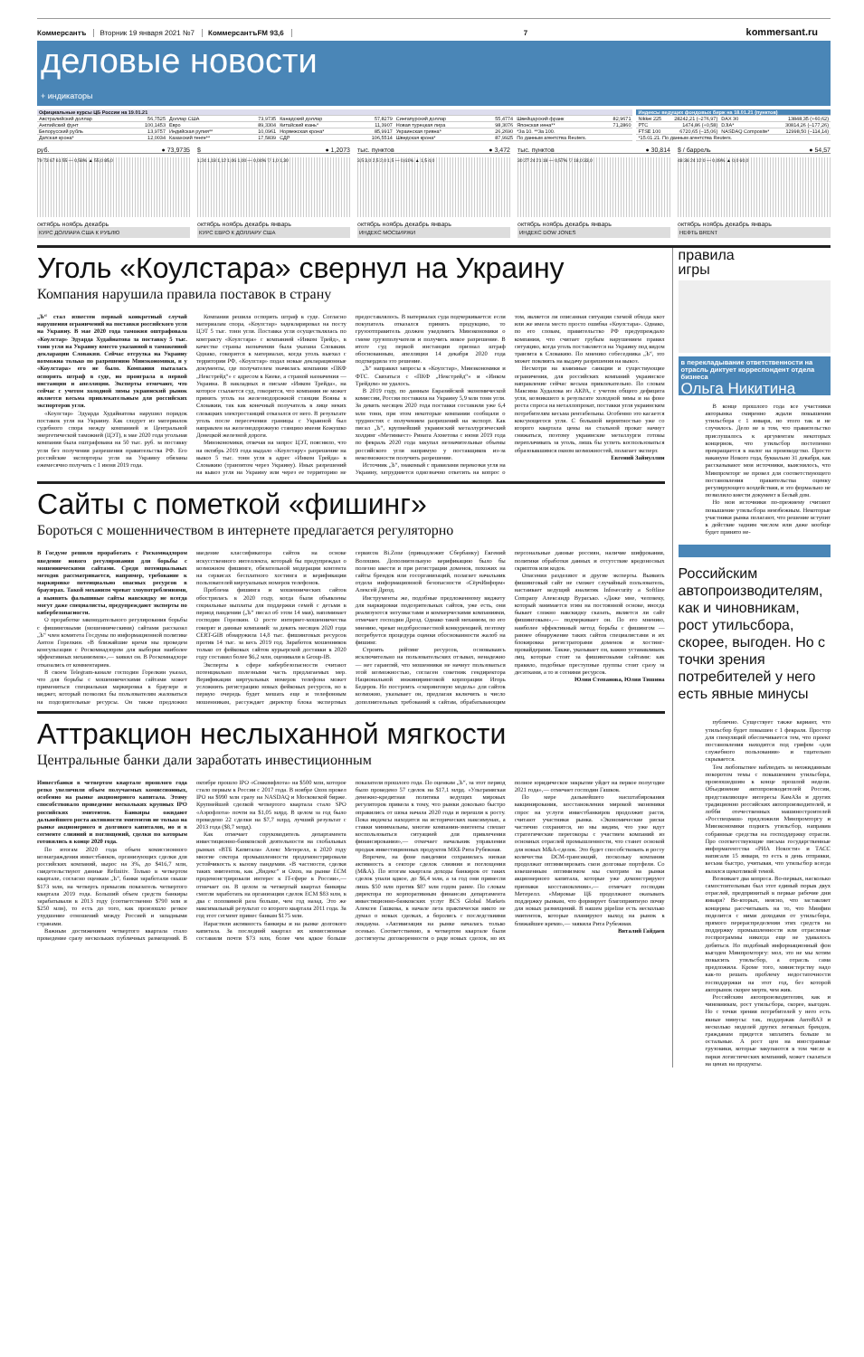Коммерсантъ
Вторник 19 января 2021 №7
КоммерсантъFM 93,6
7
kommersant.ru
деловые новости
+ индикаторы
| Официальные курсы ЦБ России на 19.01.21 | | | | | | | | | |
| --- | --- | --- | --- | --- | --- | --- | --- | --- | --- |
| Австралийский доллар | 56,7525 | Доллар США | 73,9735 | Канадский доллар | 57,8279 | Сингапурский доллар | 55,4774 | Швейцарский франк | 82,9671 |
| Английский фунт | 100,1453 | Евро | 89,3304 | Китайский юань* | 11,3907 | Новая турецкая лира | 98,3076 | Японская иена** | 71,2860 |
| Белорусский рубль | 13,9757 | Индийская рупия** | 10,0961 | Норвежская крона* | 85,9917 | Украинская гривна* | 26,2690 | *За 10. **За 100. | |
| Датская крона* | 12,0034 | Казахский тенге** | 17,5839 | СДР | 106,5514 | Шведская крона* | 87,9925 | По данным агентства Reuters. | |
| Индексы ведущих фондовых бирж на 18.01.21 (пунктов) | | | |
| --- | --- | --- | --- |
| Nikkei 225 | 28242,21 (–276,97) | DAX 30 | 13848,35 (+60,62) |
| РТС | 1474,86 (+0,58) | DJIA* | 30814,26 (–177,26) |
| FTSE 100 | 6720,65 (–15,06) | NASDAQ Composite* | 12998,50 (–114,14) |
| *15.01.21. По данным агентства Reuters. | | | |
руб. ● 73,9735
79 73 67 61 55 — 0,58% ▲ 55,0 85,0
октябрь ноябрь декабрь
КУРС ДОЛЛАРА США К РУБЛЮ
$ ● 1,2073
1,24 1,18 1,12 1,06 1,00 — 0,04% ▽ 1,0 1,30
октябрь ноябрь декабрь январь
КУРС ЕВРО К ДОЛЛАРУ США
тыс. пунктов ● 3,472
3,5 3,0 2,5 2,0 1,5 — 0,61% ▲ 1,5 4,0
октябрь ноябрь декабрь январь
ИНДЕКС МОСБИРЖИ
тыс. пунктов ● 30,814
30 27 24 21 18 — 0,57% ▽ 18,0 33,0
октябрь ноябрь декабрь январь
ИНДЕКС DOW JONES
$ / баррель ● 54,57
48 36 24 12 0 — 0,09% ▲ 0,0 60,0
октябрь ноябрь декабрь январь
НЕФТЬ BRENT
Уголь «Коулстара» свернул на Украину
Компания нарушила правила поставок в страну
„Ъ“ стал известен первый конкретный случай нарушения ограничений на поставки российского угля на Украину. В мае 2020 года таможня оштрафовала «Коулстар» Эдуарда Худайнатова за поставку 5 тыс. тонн угля на Украину вместо указанной в таможенной декларации Словакии. Сейчас отгрузка на Украину возможна только по разрешению Минэкономики, и у «Коулстара» его не было. Компания пыталась оспорить штраф в суде, но проиграла в первой инстанции и апелляции. Эксперты отмечают, что сейчас с учетом холодной зимы украинский рынок является весьма привлекательным для российских экспортеров угля.
«Коулстар» Эдуарда Худайнатова нарушил порядок поставок угля на Украину. Как следует из материалов судебного спора между компанией и Центральной энергетической таможней (ЦЭТ), в мае 2020 года угольная компания была оштрафована на 50 тыс. руб. за поставку угля без получения разрешения правительства РФ. Его российские экспортеры угля на Украину обязаны ежемесячно получать с 1 июня 2019 года.
Компания решила оспорить штраф в суде. Согласно материалам спора, «Коулстар» задекларировал на посту ЦЭТ 5 тыс. тонн угля. Поставка угля осуществлялась по контракту «Коулстара» с компанией «Инком Трейд», в качестве страны назначения была указана Словакия. Однако, говорится в материалах, когда уголь выехал с территории РФ, «Коулстар» подал новые декларационные документы, где получателем значилась компания «ПКФ „Некстрейд“» с адресом в Киеве, а страной назначения — Украина. В накладных и письме «Инком Трейда», на которое ссылается суд, говорится, что компания не может принять уголь на железнодорожной станции Вояны в Словакии, так как конечный получатель в лице неких словацких электростанций отказался от него. В результате уголь после пересечения границы с Украиной был направлен на железнодорожную станцию имени Кожушко Донецкой железной дороги.
Минэкономики, отвечая на запрос ЦЭТ, пояснило, что на октябрь 2019 года выдало «Коулстару» разрешение на вывоз 5 тыс. тонн угля в адрес «Инком Трейда» в Словакию (транзитом через Украину). Иных разрешений на вывоз угля на Украину или через ее территорию не предоставлялось. В материалах суда подчеркивается: если покупатель отказался принять продукцию, то грузоотправитель должен уведомить Минэкономики о смене грузополучателя и получить новое разрешение. В итоге суд первой инстанции признал штраф обоснованным, апелляция 14 декабря 2020 года подтвердила это решение.
„Ъ“ направил запросы в «Коулстар», Минэкономики и ФТС. Связаться с «ПКФ „Некстрейд“» и «Инком Трейдом» не удалось.
В 2019 году, по данным Евразийской экономической комиссии, Россия поставила на Украину 5,9 млн тонн угля. За девять месяцев 2020 года поставки составили уже 6,4 млн тонн, при этом некоторые компании сообщали о трудностях с получением разрешений на экспорт. Как писал „Ъ“, крупнейший украинский металлургический холдинг «Метинвест» Рината Ахметова с июня 2019 года по февраль 2020 года закупал незначительные объемы российского угля напрямую у поставщиков из-за невозможности получить разрешение.
Источник „Ъ“, знакомый с правилами перевозки угля на Украину, затрудняется однозначно ответить на вопрос о том, является ли описанная ситуация схемой обхода квот или же имела место просто ошибка «Коулстара». Однако, по его словам, правительство РФ предупреждало компании, что считает грубым нарушением правил ситуацию, когда уголь поставляется на Украину под видом транзита в Словакию. По мнению собеседника „Ъ“, это может повлиять на выдачу разрешения на вывоз.
Несмотря на взаимные санкции и существующие ограничения, для российских компаний украинское направление сейчас весьма привлекательно. По словам Максима Худалова из АКРА, с учетом общего дефицита угля, возникшего в результате холодной зимы и на фоне роста спроса на металлопрокат, поставки угля украинским потребителям весьма рентабельны. Особенно это касается коксующегося угля. С большой вероятностью уже со второго квартала цены на стальной прокат начнут снижаться, поэтому украинские металлурги готовы переплачивать за уголь, лишь бы успеть воспользоваться образовавшимся окном возможностей, полагает эксперт.
Евгений Зайнуллин
Сайты с пометкой «фишинг»
Бороться с мошенничеством в интернете предлагается регуляторно
В Госдуме решили проработать с Роскомнадзором введение нового регулирования для борьбы с мошенническими сайтами. Среди потенциальных методов рассматривается, например, требование к маркировке потенциально опасных ресурсов в браузерах. Такой механизм чреват злоупотреблениями, а выявить фальшивые сайты навскидку не всегда могут даже специалисты, предупреждают эксперты по кибербезопасности.
О проработке законодательного регулирования борьбы с фишинговыми (мошенническими) сайтами рассказал „Ъ“ член комитета Госдумы по информационной политике Антон Горелкин. «В ближайшие время мы проведем консультации с Роскомнадзором для выборки наиболее эффективных механизмов»,— заявил он. В Роскомнадзоре отказались от комментариев.
В своем Telegram-канале господин Горелкин указал, что для борьбы с мошенническими сайтами может применяться специальная маркировка в браузере и виджет, который позволил бы пользователям жаловаться на подозрительные ресурсы. Он также предложил введение классификатора сайтов на основе искусственного интеллекта, который бы предупреждал о возможном фишинге, обязательной модерации контента на сервисах бесплатного хостинга и верификации пользователей виртуальных номеров телефонов.
Проблема фишинга и мошеннических сайтов обострилась в 2020 году, когда были объявлены социальные выплаты для поддержки семей с детьми в период пандемии („Ъ“ писал об этом 14 мая), напоминает господин Горелкин. О росте интернет-мошенничества говорят и данные компаний: за девять месяцев 2020 года CERT-GIB обнаружила 14,8 тыс. фишинговых ресурсов против 14 тыс. за весь 2019 год. Заработок мошенников только от фейковых сайтов курьерской доставки в 2020 году составил более $6,2 млн, оценивали в Group-IB.
Эксперты в сфере кибербезопасности считают потенциально полезными часть предлагаемых мер. Верификация виртуальных номеров телефона может усложнить регистрацию новых фейковых ресурсов, но в первую очередь будет мешать еще и телефонным мошенникам, рассуждает директор блока экспертных сервисов Bi.Zone (принадлежит Сбербанку) Евгений Волошин. Дополнительную верификацию было бы полезно ввести и при регистрации доменов, похожих на сайты брендов или госорганизаций, полагает начальник отдела информационной безопасности «СёрчИнформ» Алексей Дрозд.
Инструменты же, подобные предложенному виджету для маркировки подозрительных сайтов, уже есть, они реализуются энтузиастами и коммерческими компаниями, отмечает господин Дрозд. Однако такой механизм, по его мнению, чреват недобросовестной конкуренцией, поэтому потребуется процедура оценки обоснованности жалоб на фишинг.
Строить рейтинг ресурсов, основываясь исключительно на пользовательских отзывах, ненадежно — нет гарантий, что мошенники не начнут пользоваться этой возможностью, согласен советник гендиректора Национальной инжиниринговой корпорации Игорь Бедеров. Но построить «скоринговую модель» для сайтов возможно, указывает он, предлагая включить в число дополнительных требований к сайтам, обрабатывающим персональные данные россиян, наличие шифрования, политики обработки данных и отсутствие вредоносных скриптов или кодов.
Опасения разделяют и другие эксперты. Выявить фишинговый сайт не сможет случайный пользователь, настаивает ведущий аналитик Infosecurity a Softline Company Александр Вурасько. «Даже мне, человеку, который занимается этим на постоянной основе, иногда бывает сложно навскидку сказать, является ли сайт фишинговым»,— подчеркивает он. По его мнению, наиболее эффективный метод борьбы с фишингом — раннее обнаружение таких сайтов специалистами и их блокировка регистраторами доменов и хостинг-провайдерами. Также, указывает он, важно устанавливать лиц, которые стоят за фишинговыми сайтами: как правило, подобные преступные группы стоят сразу за десятками, а то и сотнями ресурсов.
Юлия Степанова, Юлия Тишина
Аттракцион неслыханной мягкости
Центральные банки дали заработать инвестиционным
Инвестбанки в четвертом квартале прошлого года резко увеличили объем получаемых комиссионных, особенно на рынке акционерного капитала. Этому способствовало проведение нескольких крупных IPO российских эмитентов. Банкиры ожидают дальнейшего роста активности эмитентов не только на рынке акционерного и долгового капиталов, но и в сегменте слияний и поглощений, сделки по которым готовились в конце 2020 года.
По итогам 2020 года объем комиссионного вознаграждения инвестбанков, организующих сделки для российских компаний, вырос на 3%, до $416,7 млн, свидетельствуют данные Refinitiv. Только в четвертом квартале, согласно оценкам „Ъ“, банки заработали свыше $173 млн, на четверть превысив показатель четвертого квартала 2019 года. Больший объем средств банкиры зарабатывали в 2013 году (соответственно $790 млн и $250 млн), то есть до того, как произошло резкое ухудшение отношений между Россией и западными странами.
Важным достижением четвертого квартала стало проведение сразу нескольких публичных размещений. В октябре прошло IPO «Совкомфлота» на $500 млн, которое стало первым в России с 2017 года. В ноябре Ozon провел IPO на $990 млн сразу на NASDAQ и Московской бирже. Крупнейшей сделкой четвертого квартала стало SPO «Аэрофлота» почти на $1,05 млрд. В целом за год было проведено 22 сделки на $7,7 млрд, лучший результат с 2013 года ($8,7 млрд).
Как отмечает соруководитель департамента инвестиционно-банковской деятельности на глобальных рынках «ВТБ Капитала» Алекс Метерелл, в 2020 году многие сектора промышленности продемонстрировали устойчивость к вызову пандемии. «В частности, сделки таких эмитентов, как „Яндекс“ и Ozon, на рынке ECM продемонстрировали интерес к IT-сфере в России»,— отмечает он. В целом за четвертый квартал банкиры смогли заработать на организации сделок ECM $83 млн, в два с половиной раза больше, чем год назад. Это же максимальный результат со второго квартала 2011 года. За год этот сегмент принес банкам $175 млн.
Нарастили активность банкиры и на рынке долгового капитала. За последний квартал их комиссионные составили почти $73 млн, более чем вдвое больше показателя прошлого года. По оценкам „Ъ“, за этот период было проведено 57 сделок на $17,1 млрд. «Ультрамягкая денежно-кредитная политика ведущих мировых регуляторов привела к тому, что рынки довольно быстро оправились от шока начала 2020 года и перешли к росту. Пока индексы находятся на исторических максимумах, а ставки минимальны, многие компании-эмитенты спешат воспользоваться ситуацией для привлечения финансирования»,— отмечает начальник управления продаж инвестиционных продуктов МКБ Рита Рубежная.
Впрочем, на фоне пандемии сохранилась низкая активность в секторе сделок слияния и поглощения (M&A). По итогам квартала доходы банкиров от таких сделок упали вдвое, до $6,4 млн, а за год они принесли лишь $50 млн против $87 млн годом ранее. По словам директора по корпоративным финансам департамента инвестиционно-банковских услуг BCS Global Markets Алексея Гашкова, в начале лета практически никто не думал о новых сделках, а боролись с последствиями локдауна. «Активизация на рынке началась только осенью. Соответственно, в четвертом квартале были достигнуты договоренности о ряде новых сделок, но их полное юридическое закрытие уйдет на первое полугодие 2021 года»,— отмечает господин Гашков.
По мере дальнейшего масштабирования вакцинирования, восстановления мировой экономики спрос на услуги инвестбанкиров продолжит расти, считают участники рынка. «Экономические риски частично сохранятся, но мы видим, что уже идут стратегические переговоры с участием компаний из основных отраслей промышленности, что станет основой для новых M&A-сделок. Это будет способствовать и росту количества DCM-трансакций, поскольку компании продолжат оптимизировать свои долговые портфели. Со взвешенным оптимизмом мы смотрим на рынки акционерного капитала, которые уже демонстрируют признаки восстановления»,— отмечает господин Метерелл. «Мировые ЦБ продолжают оказывать поддержку рынкам, что формирует благоприятную почву для новых размещений. В нашем pipeline есть несколько эмитентов, которые планируют выход на рынок в ближайшее время»,— заявила Рита Рубежная.
Виталий Гайдаев
правила
игры
в перекладывание ответственности на отрасль диктует корреспондент отдела бизнеса
Ольга Никитина
В конце прошлого года все участники авторынка смиренно ждали повышения утильсбора с 1 января, но этого так и не случилось. Дело не в том, что правительство прислушалось к аргументам некоторых концернов, что утильсбор постепенно превращается в налог на производство. Просто накануне Нового года, буквально 31 декабря, как рассказывают мои источники, выяснилось, что Минпромторг не провел для соответствующего постановления правительства оценку регулирующего воздействия, и это формально не позволило внести документ в Белый дом.
Но мои источники по-прежнему считают повышение утильсбора неизбежным. Некоторые участники рынка полагают, что решение вступит в действие задним числом или даже вообще будет принято не-
Российским автопроизводителям, как и чиновникам, рост утильсбора, скорее, выгоден. Но с точки зрения потребителей у него есть явные минусы
публично. Существует также вариант, что утильсбор будет повышен с 1 февраля. Простор для спекуляций обеспечивается тем, что проект постановления находится под грифом «для служебного пользования» и тщательно скрывается.
Тем любопытнее наблюдать за неожиданным поворотом темы с повышением утильсбора, произошедшим в конце прошлой недели. Объединение автопроизводителей России, представляющее интересы КамАЗа и других традиционно российских автопроизводителей, и лобби отечественных машиностроителей «Росспецмаш» предложили Минпромторгу и Минэкономики поднять утильсбор, направив собранные средства на господдержку отрасли. Про соответствующие письма государственные информагентства «РИА Новости» и ТАСС написали 15 января, то есть в день отправки, весьма быстро, учитывая, что утильсбор всегда являлся щекотливой темой.
Возникает два вопроса. Во-первых, насколько самостоятельным был этот единый порыв двух отраслей, предпринятый в первые рабочие дни января? Во-вторых, неясно, что заставляет концерны рассчитывать на то, что Минфин поделится с ними доходами от утильсбора, прямого перераспределения этих средств на поддержку промышленности или отраслевые госпрограммы никогда еще не удавалось добиться. Но подобный информационный фон выгоден Минпромторгу: мол, это не мы хотим повысить утильсбор, а отрасль сама предложила. Кроме того, министерству надо как-то решать проблему недостаточности господдержки на этот год, без которой авторынок скорее мертв, чем жив.
Российским автопроизводителям, как и чиновникам, рост утильсбора, скорее, выгоден. Но с точки зрения потребителей у него есть явные минусы: так, поддержав АвтоВАЗ и несколько моделей других легковых брендов, гражданам придется заплатить больше за остальные. А рост цен на иностранные грузовики, которые закупаются в том числе в парки логистических компаний, может сказаться на ценах на продукты.